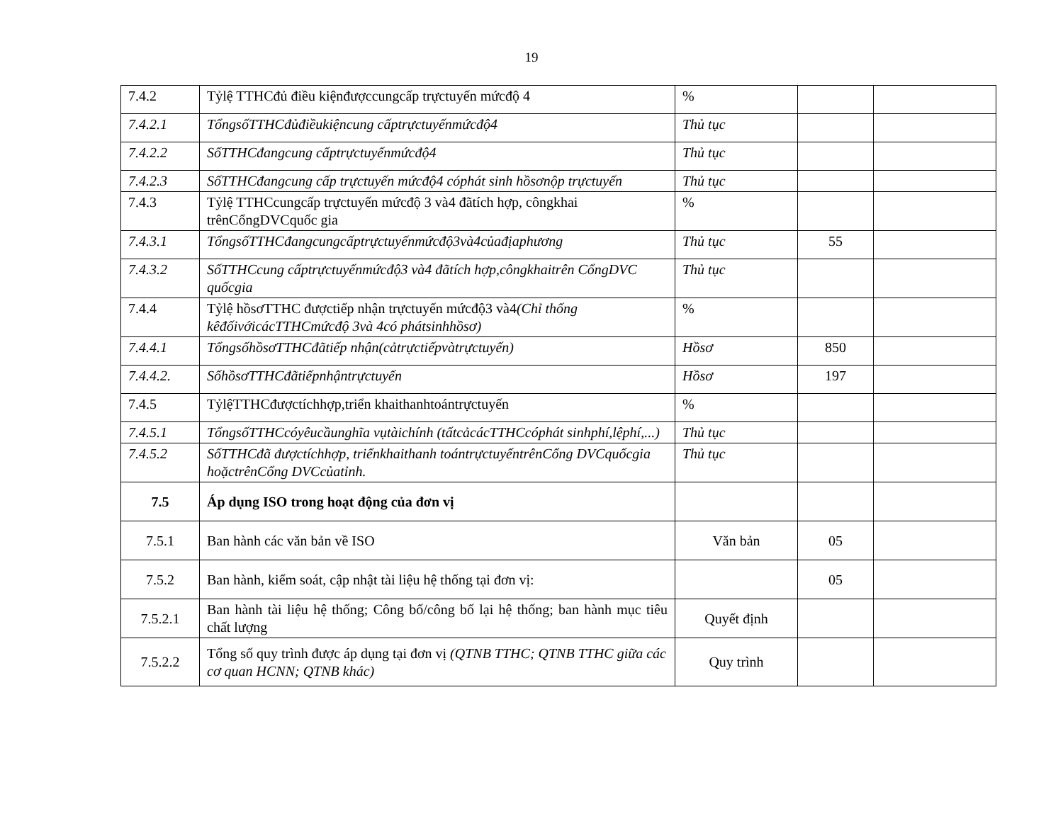19
| 7.4.2 | Tỷlệ TTHCđủ điều kiệnđượccungcấp trựctuyến mứcđộ 4 | % | | |
| 7.4.2.1 | TổngsốTTHCđủđiềukiệncung cấptrựctuyếnmứcđộ4 | Thủ tục | | |
| 7.4.2.2 | SốTTHCđangcung cấptrựctuyếnmứcđộ4 | Thủ tục | | |
| 7.4.2.3 | SốTTHCđangcung cấp trựctuyến mứcđộ4 cóphát sinh hồsơnộp trựctuyến | Thủ tục | | |
| 7.4.3 | Tỷlệ TTHCcungcấp trựctuyến mứcđộ 3 và4 đãtích hợp, côngkhai trênCổngDVCquốc gia | % | | |
| 7.4.3.1 | TổngsốTTHCđangcungcấptrựctuyếnmứcđộ3và4củađịaphương | Thủ tục | 55 | |
| 7.4.3.2 | SốTTHCcung cấptrựctuyếnmứcđộ3 và4 đãtích hợp,côngkhaitrên CổngDVC quốcgia | Thủ tục | | |
| 7.4.4 | Tỷlệ hồsơTTHC đượctiếp nhận trựctuyến mứcđộ3 và4 (Chỉ thống kêđốivớicácTTHCmứcđộ 3và 4có phátsinhhồsơ) | % | | |
| 7.4.4.1 | TổngsốhồsơTTHCđãtiếp nhận(cảtrựctiếpvàtrựctuyến) | Hồsơ | 850 | |
| 7.4.4.2. | SốhồsơTTHCđãtiếpnhậntrựctuyến | Hồsơ | 197 | |
| 7.4.5 | TỷlệTTHCđượctíchhợp,triển khaithanhtoántrựctuyến | % | | |
| 7.4.5.1 | TổngsốTTHCcóyêucầunghĩa vụtàichính (tấtcảcácTTHCcóphát sinhphí,lệphí,...) | Thủ tục | | |
| 7.4.5.2 | SốTTHCđã đượctíchhợp, triểnkhaithanh toántrựctuyếntrênCổng DVCquốcgia hoặctrênCổng DVCcủatỉnh. | Thủ tục | | |
| 7.5 | Áp dụng ISO trong hoạt động của đơn vị | | | |
| 7.5.1 | Ban hành các văn bản về ISO | Văn bản | 05 | |
| 7.5.2 | Ban hành, kiểm soát, cập nhật tài liệu hệ thống tại đơn vị: | | 05 | |
| 7.5.2.1 | Ban hành tài liệu hệ thống; Công bố/công bố lại hệ thống; ban hành mục tiêu chất lượng | Quyết định | | |
| 7.5.2.2 | Tổng số quy trình được áp dụng tại đơn vị (QTNB TTHC; QTNB TTHC giữa các cơ quan HCNN; QTNB khác) | Quy trình | | |